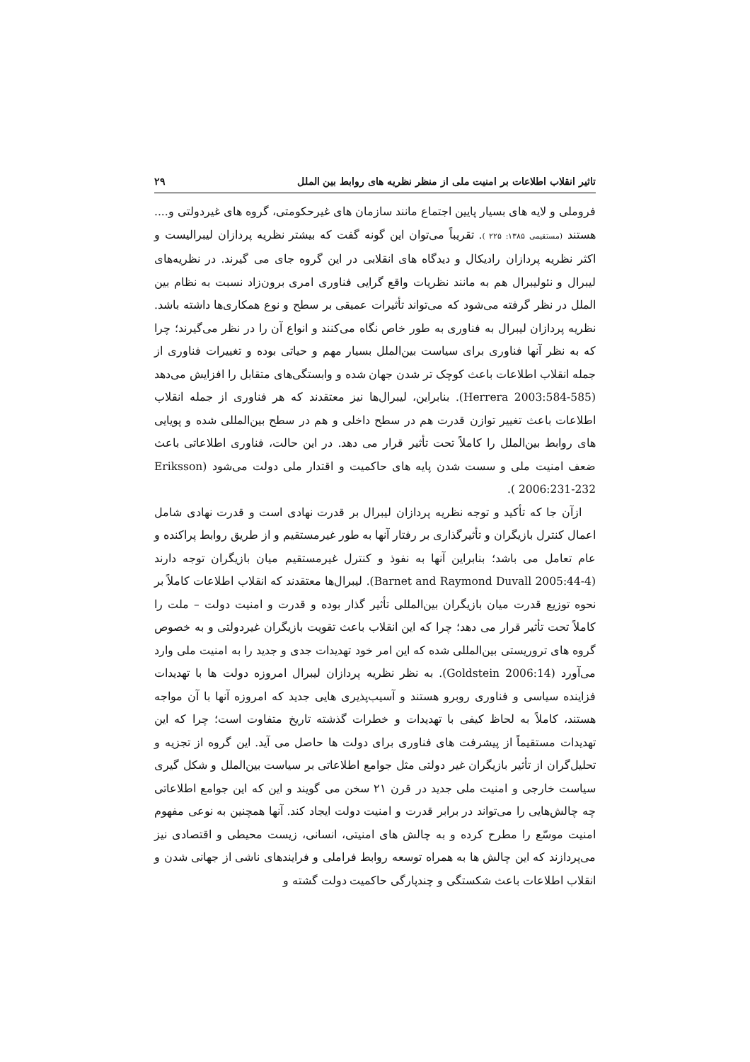تاثیر انقلاب اطلاعات بر امنیت ملی از منظر نظریه های روابط بین الملل ۲۹
فروملی و لایه های بسیار پایین اجتماع مانند سازمان های غیرحکومتی، گروه های غیردولتی و.... هستند (مستقیمی ۱۳۸۵: ۲۲۵ ). تقریباً می‌توان این گونه گفت که بیشتر نظریه پردازان لیبرالیست و اکثر نظریه پردازان رادیکال و دیدگاه های انقلابی در این گروه جای می گیرند. در نظریه‌های لیبرال و نئولیبرال هم به مانند نظریات واقع گرایی فناوری امری برون‌زاد نسبت به نظام بین الملل در نظر گرفته می‌شود که می‌تواند تأثیرات عمیقی بر سطح و نوع همکاری‌ها داشته باشد. نظریه پردازان لیبرال به فناوری به طور خاص نگاه می‌کنند و انواع آن را در نظر می‌گیرند؛ چرا که به نظر آنها فناوری برای سیاست بین‌الملل بسیار مهم و حیاتی بوده و تغییرات فناوری از جمله انقلاب اطلاعات باعث کوچک تر شدن جهان شده و وابستگی‌های متقابل را افزایش می‌دهد (Herrera 2003:584-585). بنابراین، لیبرال‌ها نیز معتقدند که هر فناوری از جمله انقلاب اطلاعات باعث تغییر توازن قدرت هم در سطح داخلی و هم در سطح بین‌المللی شده و پویایی های روابط بین‌الملل را کاملاً تحت تأثیر قرار می دهد. در این حالت، فناوری اطلاعاتی باعث ضعف امنیت ملی و سست شدن پایه های حاکمیت و اقتدار ملی دولت می‌شود (Eriksson 2006:231-232 ).
ازآن جا که تأکید و توجه نظریه پردازان لیبرال بر قدرت نهادی است و قدرت نهادی شامل اعمال کنترل بازیگران و تأثیرگذاری بر رفتار آنها به طور غیرمستقیم و از طریق روابط پراکنده و عام تعامل می باشد؛ بنابراین آنها به نفوذ و کنترل غیرمستقیم میان بازیگران توجه دارند (Barnet and Raymond Duvall 2005:44-4). لیبرال‌ها معتقدند که انقلاب اطلاعات کاملاً بر نحوه توزیع قدرت میان بازیگران بین‌المللی تأثیر گذار بوده و قدرت و امنیت دولت – ملت را کاملاً تحت تأثیر قرار می دهد؛ چرا که این انقلاب باعث تقویت بازیگران غیردولتی و به خصوص گروه های تروریستی بین‌المللی شده که این امر خود تهدیدات جدی و جدید را به امنیت ملی وارد می‌آورد (Goldstein 2006:14). به نظر نظریه پردازان لیبرال امروزه دولت ها با تهدیدات فزاینده سیاسی و فناوری روبرو هستند و آسیب‌پذیری هایی جدید که امروزه آنها با آن مواجه هستند، کاملاً به لحاظ کیفی با تهدیدات و خطرات گذشته تاریخ متفاوت است؛ چرا که این تهدیدات مستقیماً از پیشرفت های فناوری برای دولت ها حاصل می آید. این گروه از تجزیه و تحلیل‌گران از تأثیر بازیگران غیر دولتی مثل جوامع اطلاعاتی بر سیاست بین‌الملل و شکل گیری سیاست خارجی و امنیت ملی جدید در قرن ۲۱ سخن می گویند و این که این جوامع اطلاعاتی چه چالش‌هایی را می‌تواند در برابر قدرت و امنیت دولت ایجاد کند. آنها همچنین به نوعی مفهوم امنیت موسّع را مطرح کرده و به چالش های امنیتی، انسانی، زیست محیطی و اقتصادی نیز می‌پردازند که این چالش ها به همراه توسعه روابط فراملی و فرایندهای ناشی از جهانی شدن و انقلاب اطلاعات باعث شکستگی و چندپارگی حاکمیت دولت گشته و